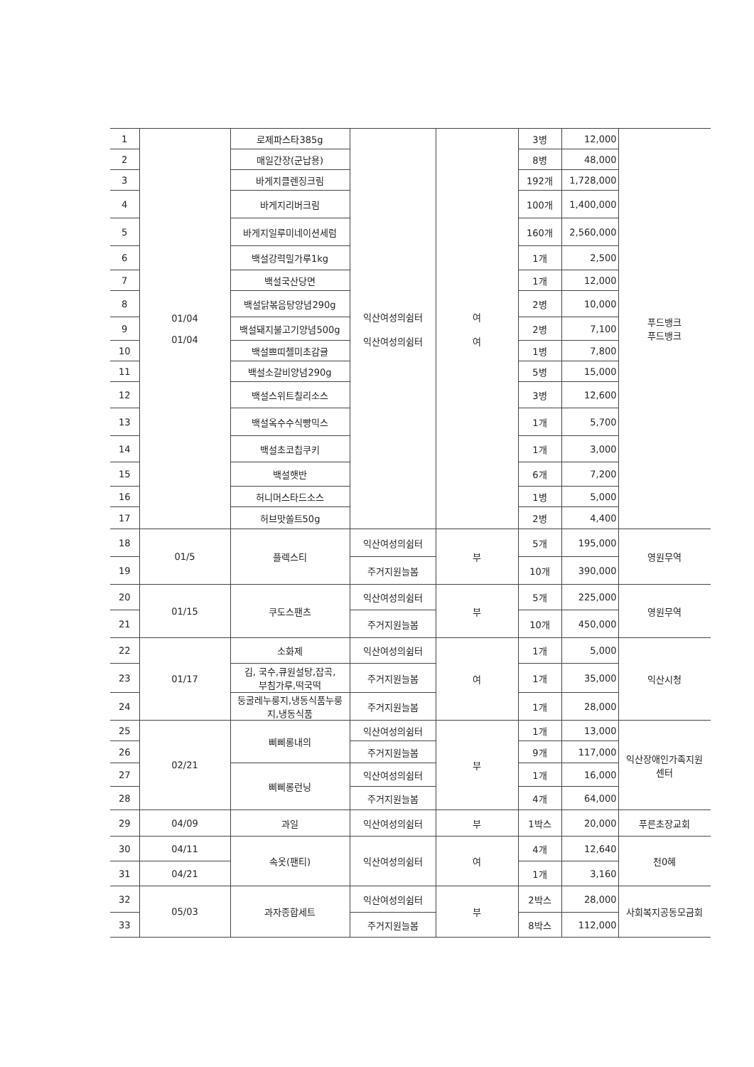| 1 | 01/04 01/04 | 로제파스타385g | 익산여성의쉼터 익산여성의쉼터 | 여 여 | 3병 | 12,000 | 푸드뱅크 푸드뱅크 |
| 2 | | 매일간장(군납용) | | | 8병 | 48,000 | |
| 3 | | 바게지클렌징크림 | | | 192개 | 1,728,000 | |
| 4 | | 바게지리버크림 | | | 100개 | 1,400,000 | |
| 5 | | 바게지일루미네이션세럼 | | | 160개 | 2,560,000 | |
| 6 | | 백설강력밀가루1kg | | | 1개 | 2,500 | |
| 7 | | 백설국산당면 | | | 1개 | 12,000 | |
| 8 | | 백설닭볶음탕양념290g | | | 2병 | 10,000 | |
| 9 | | 백설돼지불고기양념500g | | | 2병 | 7,100 | |
| 10 | | 백설쁘띠첼미초감귤 | | | 1병 | 7,800 | |
| 11 | | 백설소갈비양념290g | | | 5병 | 15,000 | |
| 12 | | 백설스위트칠리소스 | | | 3병 | 12,600 | |
| 13 | | 백설옥수수식빵믹스 | | | 1개 | 5,700 | |
| 14 | | 백설초코칩쿠키 | | | 1개 | 3,000 | |
| 15 | | 백설햇반 | | | 6개 | 7,200 | |
| 16 | | 허니머스타드소스 | | | 1병 | 5,000 | |
| 17 | | 허브맛쏠트50g | | | 2병 | 4,400 | |
| 18 | 01/5 | 플렉스티 | 익산여성의쉼터 | 부 | 5개 | 195,000 | 영원무역 |
| 19 | | | 주거지원늘봄 | | 10개 | 390,000 | |
| 20 | 01/15 | 쿠도스팬츠 | 익산여성의쉼터 | 부 | 5개 | 225,000 | 영원무역 |
| 21 | | | 주거지원늘봄 | | 10개 | 450,000 | |
| 22 | 01/17 | 소화제 | 익산여성의쉼터 | 여 | 1개 | 5,000 | 익산시청 |
| 23 | | 김, 국수,큐원설탕,잡곡, 부침가루,떡국떡 | 주거지원늘봄 | | 1개 | 35,000 | |
| 24 | | 둥굴레누룽지,냉동식품누룽 지,냉동식품 | 주거지원늘봄 | | 1개 | 28,000 | |
| 25 | 02/21 | 삐삐롱내의 | 익산여성의쉼터 | 부 | 1개 | 13,000 | 익산장애인가족지원 센터 |
| 26 | | | 주거지원늘봄 | | 9개 | 117,000 | |
| 27 | | 삐삐롱런닝 | 익산여성의쉼터 | | 1개 | 16,000 | |
| 28 | | | 주거지원늘봄 | | 4개 | 64,000 | |
| 29 | 04/09 | 과일 | 익산여성의쉼터 | 부 | 1박스 | 20,000 | 푸른초장교회 |
| 30 | 04/11 | 속옷(팬티) | 익산여성의쉼터 | 여 | 4개 | 12,640 | 천0혜 |
| 31 | 04/21 | | | | 1개 | 3,160 | |
| 32 | 05/03 | 과자종합세트 | 익산여성의쉼터 | 부 | 2박스 | 28,000 | 사회복지공동모금회 |
| 33 | | | 주거지원늘봄 | | 8박스 | 112,000 | |